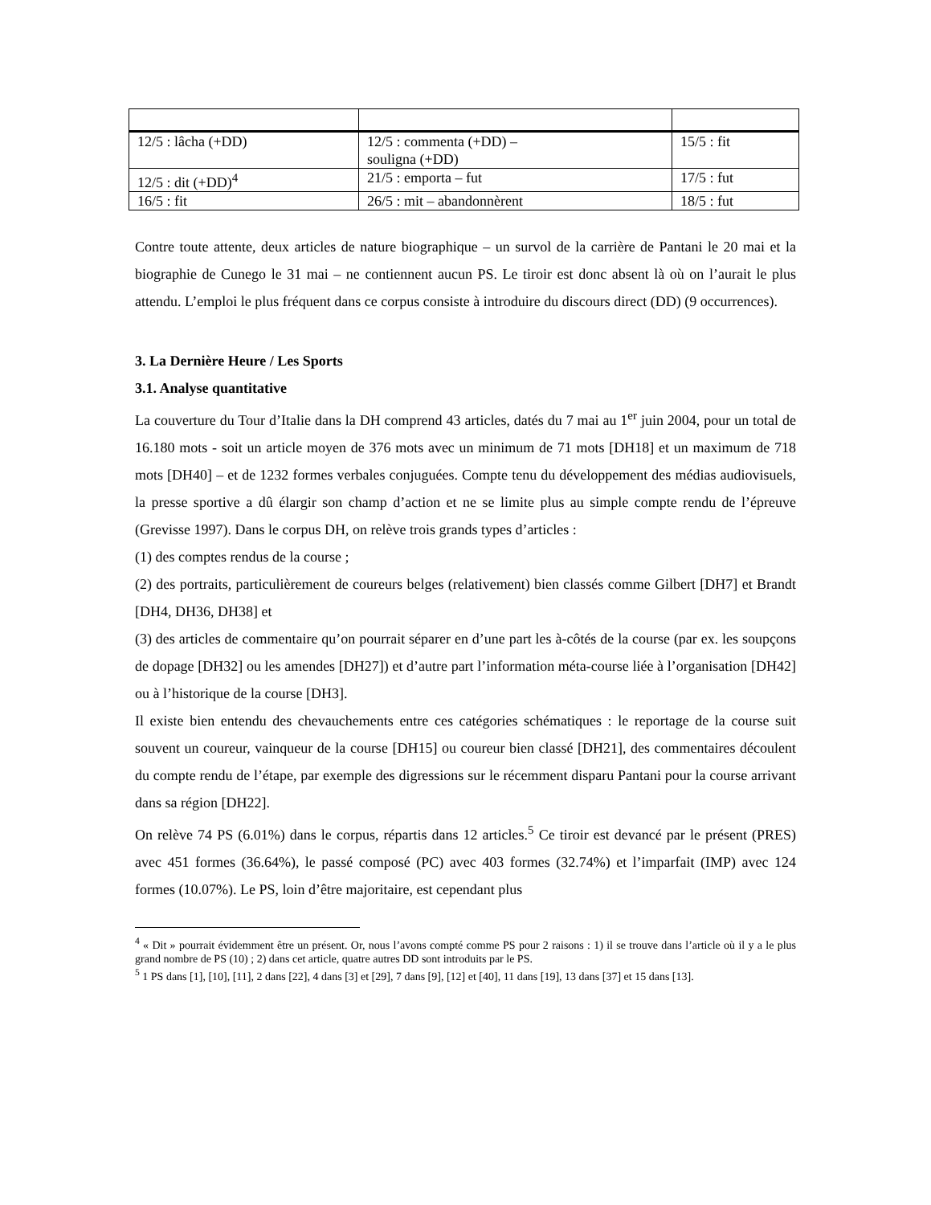| 12/5 : lâcha (+DD) | 12/5 : commenta (+DD) – souligna (+DD) | 15/5 : fit |
| 12/5 : dit (+DD)<sup>4</sup> | 21/5 : emporta – fut | 17/5 : fut |
| 16/5 : fit | 26/5 : mit – abandonnèrent | 18/5 : fut |
Contre toute attente, deux articles de nature biographique – un survol de la carrière de Pantani le 20 mai et la biographie de Cunego le 31 mai – ne contiennent aucun PS. Le tiroir est donc absent là où on l’aurait le plus attendu. L’emploi le plus fréquent dans ce corpus consiste à introduire du discours direct (DD) (9 occurrences).
3. La Dernière Heure / Les Sports
3.1. Analyse quantitative
La couverture du Tour d’Italie dans la DH comprend 43 articles, datés du 7 mai au 1<sup>er</sup> juin 2004, pour un total de 16.180 mots - soit un article moyen de 376 mots avec un minimum de 71 mots [DH18] et un maximum de 718 mots [DH40] – et de 1232 formes verbales conjuguées. Compte tenu du développement des médias audiovisuels, la presse sportive a dû élargir son champ d’action et ne se limite plus au simple compte rendu de l’épreuve (Grevisse 1997). Dans le corpus DH, on relève trois grands types d’articles :
(1) des comptes rendus de la course ;
(2) des portraits, particulièrement de coureurs belges (relativement) bien classés comme Gilbert [DH7] et Brandt [DH4, DH36, DH38] et
(3) des articles de commentaire qu’on pourrait séparer en d’une part les à-côtés de la course (par ex. les soupçons de dopage [DH32] ou les amendes [DH27]) et d’autre part l’information méta-course liée à l’organisation [DH42] ou à l’historique de la course [DH3].
Il existe bien entendu des chevauchements entre ces catégories schématiques : le reportage de la course suit souvent un coureur, vainqueur de la course [DH15] ou coureur bien classé [DH21], des commentaires découlent du compte rendu de l’étape, par exemple des digressions sur le récemment disparu Pantani pour la course arrivant dans sa région [DH22].
On relève 74 PS (6.01%) dans le corpus, répartis dans 12 articles.<sup>5</sup> Ce tiroir est devancé par le présent (PRES) avec 451 formes (36.64%), le passé composé (PC) avec 403 formes (32.74%) et l’imparfait (IMP) avec 124 formes (10.07%). Le PS, loin d’être majoritaire, est cependant plus
<sup>4</sup> « Dit » pourrait évidemment être un présent. Or, nous l’avons compté comme PS pour 2 raisons : 1) il se trouve dans l’article où il y a le plus grand nombre de PS (10) ; 2) dans cet article, quatre autres DD sont introduits par le PS.
<sup>5</sup> 1 PS dans [1], [10], [11], 2 dans [22], 4 dans [3] et [29], 7 dans [9], [12] et [40], 11 dans [19], 13 dans [37] et 15 dans [13].